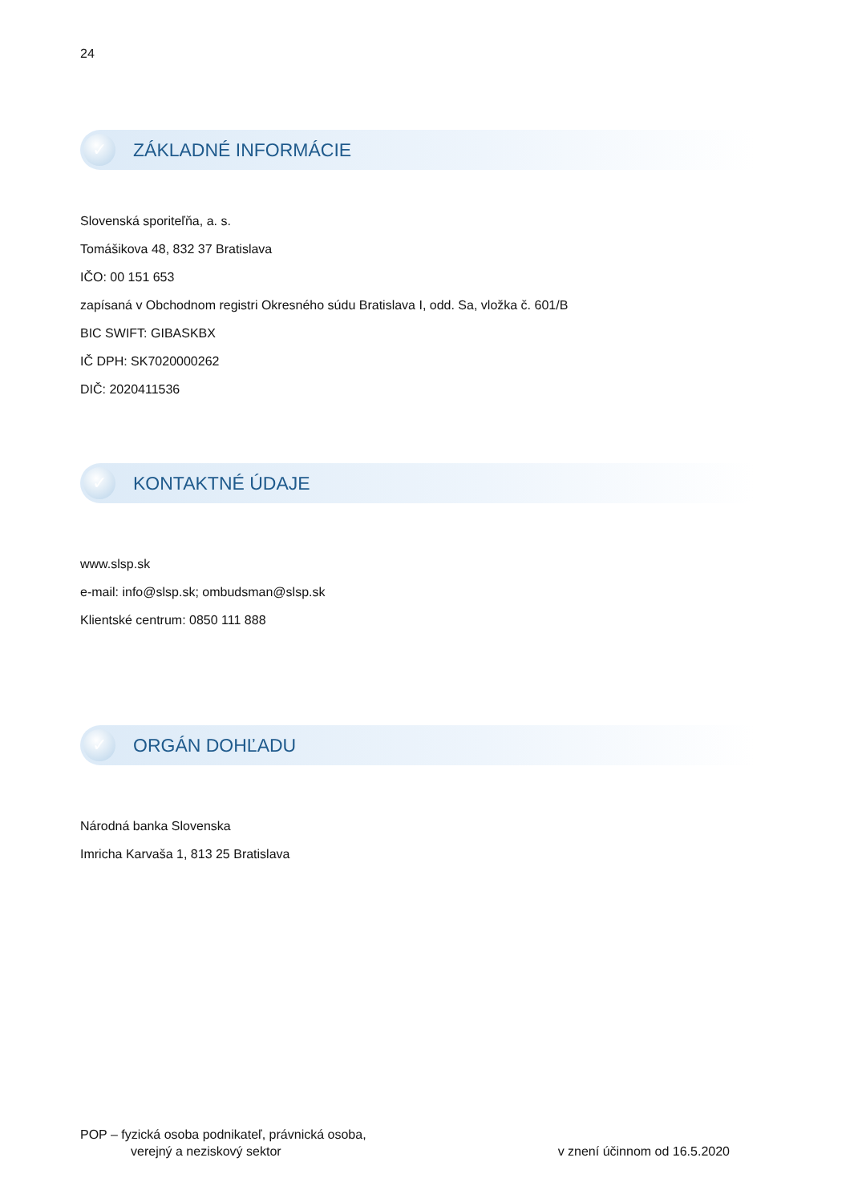24
✓
ZÁKLADNÉ INFORMÁCIE
Slovenská sporiteľňa, a. s.
Tomášikova 48, 832 37 Bratislava
IČO: 00 151 653
zapísaná v Obchodnom registri Okresného súdu Bratislava I, odd. Sa, vložka č. 601/B
BIC SWIFT: GIBASKBX
IČ DPH: SK7020000262
DIČ: 2020411536
✓
KONTAKTNÉ ÚDAJE
www.slsp.sk
e-mail: info@slsp.sk; ombudsman@slsp.sk
Klientské centrum: 0850 111 888
✓
ORGÁN DOHĽADU
Národná banka Slovenska
Imricha Karvaša 1, 813 25 Bratislava
POP – fyzická osoba podnikateľ, právnická osoba,
verejný a neziskový sektor
v znení účinnom od 16.5.2020